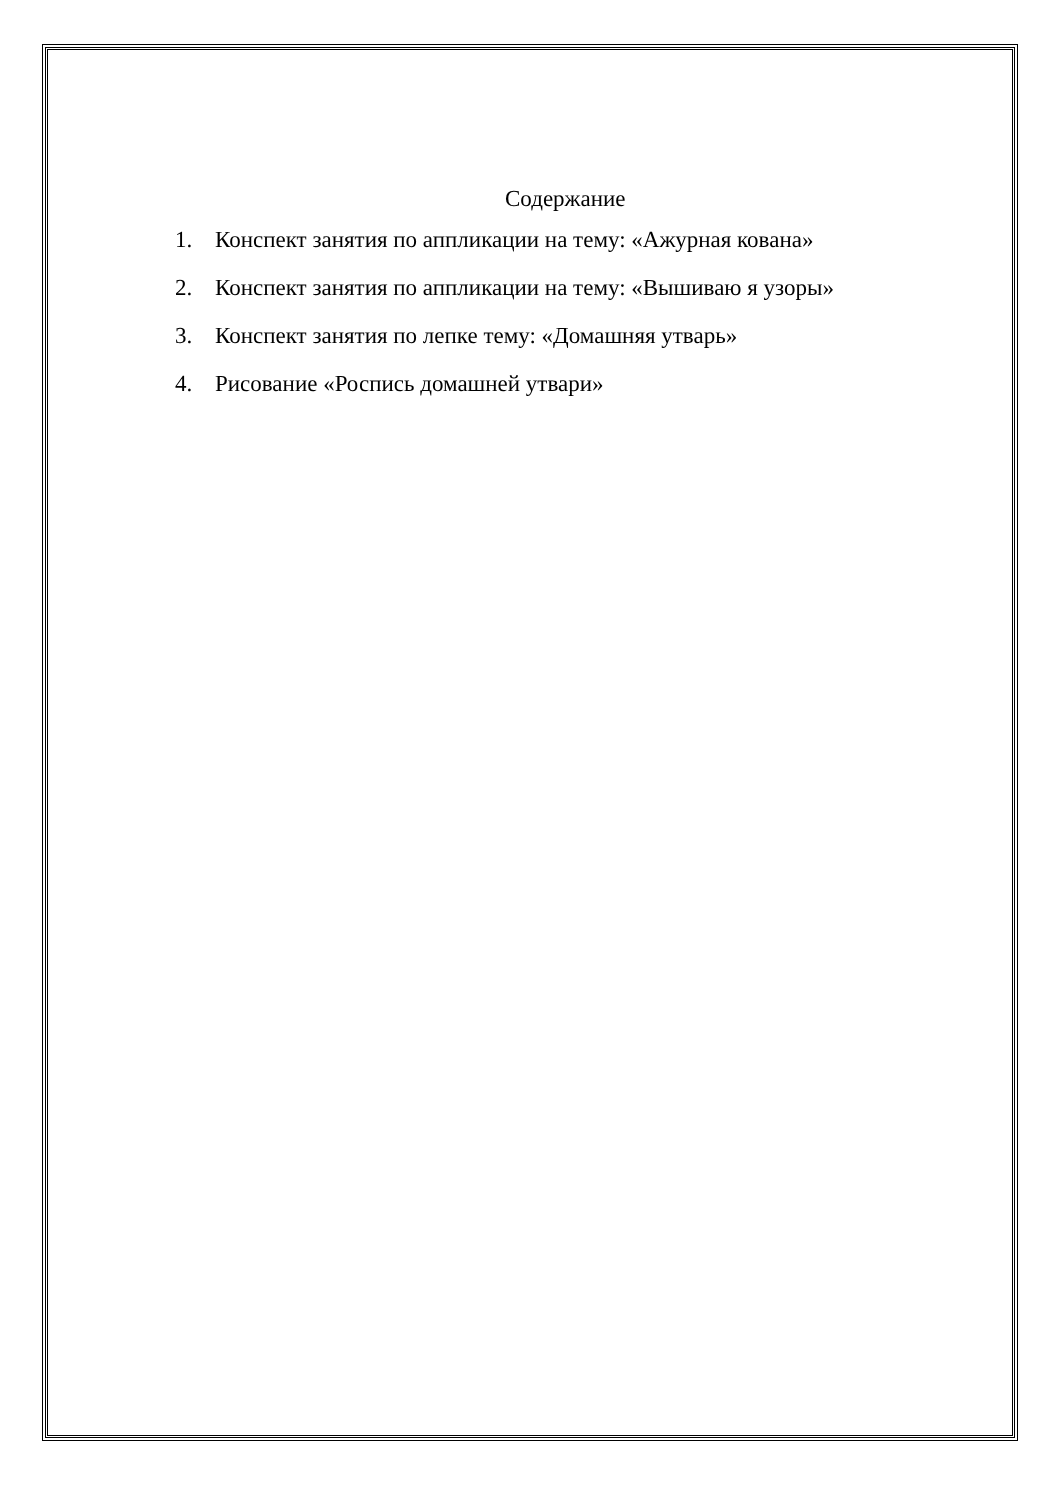Содержание
1. Конспект занятия по аппликации на тему: «Ажурная кована»
2. Конспект занятия по аппликации на тему: «Вышиваю я узоры»
3. Конспект занятия по лепке тему: «Домашняя утварь»
4. Рисование «Роспись домашней утвари»